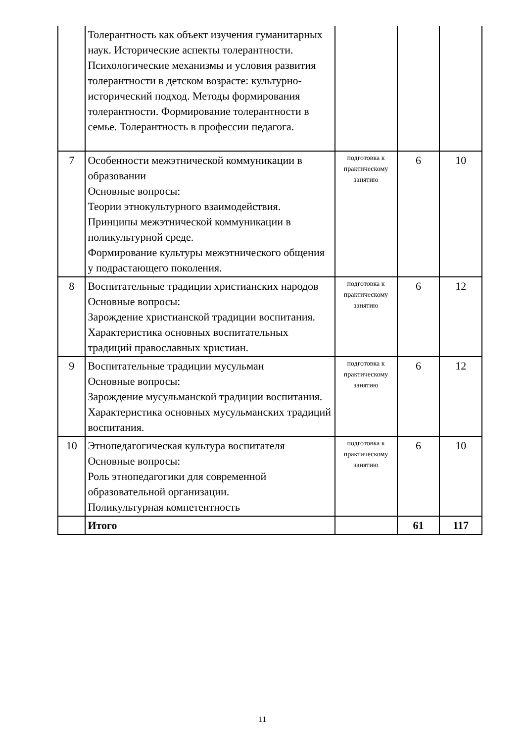| | Толерантность как объект изучения гуманитарных наук. Исторические аспекты толерантности. Психологические механизмы и условия развития толерантности в детском возрасте: культурно-исторический подход. Методы формирования толерантности. Формирование толерантности в семье. Толерантность в профессии педагога. | | | |
| 7 | Особенности межэтнической коммуникации в образовании Основные вопросы: Теории этнокультурного взаимодействия. Принципы межэтнической коммуникации в поликультурной среде. Формирование культуры межэтнического общения у подрастающего поколения. | подготовка к практическому занятию | 6 | 10 |
| 8 | Воспитательные традиции христианских народов Основные вопросы: Зарождение христианской традиции воспитания. Характеристика основных воспитательных традиций православных христиан. | подготовка к практическому занятию | 6 | 12 |
| 9 | Воспитательные традиции мусульман Основные вопросы: Зарождение мусульманской традиции воспитания. Характеристика основных мусульманских традиций воспитания. | подготовка к практическому занятию | 6 | 12 |
| 10 | Этнопедагогическая культура воспитателя Основные вопросы: Роль этнопедагогики для современной образовательной организации. Поликультурная компетентность | подготовка к практическому занятию | 6 | 10 |
| | Итого | | 61 | 117 |
11